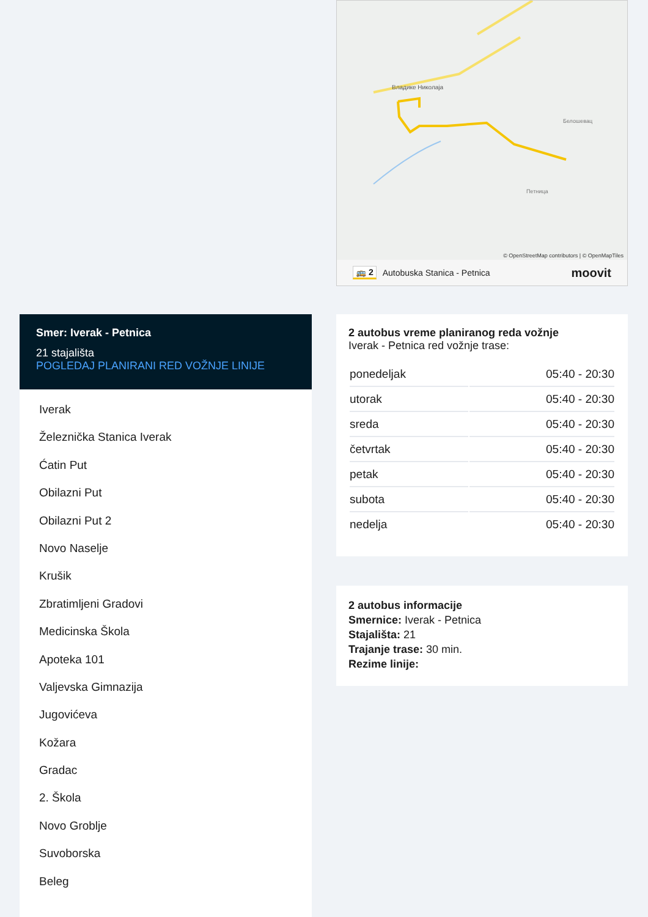Владике Николаја
Петница
Белошевац
© OpenStreetMap contributors | © OpenMapTiles
🚌 2 Autobuska Stanica - Petnica moovit
Smer: Iverak - Petnica
21 stajališta
POGLEDAJ PLANIRANI RED VOŽNJE LINIJE
Iverak
Železnička Stanica Iverak
Ćatin Put
Obilazni Put
Obilazni Put 2
Novo Naselje
Krušik
Zbratimljeni Gradovi
Medicinska Škola
Apoteka 101
Valjevska Gimnazija
Jugovićeva
Kožara
Gradac
2. Škola
Novo Groblje
Suvoborska
Beleg
2 autobus vreme planiranog reda vožnje
Iverak - Petnica red vožnje trase:
| ponedeljak | 05:40 - 20:30 |
| utorak | 05:40 - 20:30 |
| sreda | 05:40 - 20:30 |
| četvrtak | 05:40 - 20:30 |
| petak | 05:40 - 20:30 |
| subota | 05:40 - 20:30 |
| nedelja | 05:40 - 20:30 |
2 autobus informacije
Smernice: Iverak - Petnica
Stajališta: 21
Trajanje trase: 30 min.
Rezime linije: